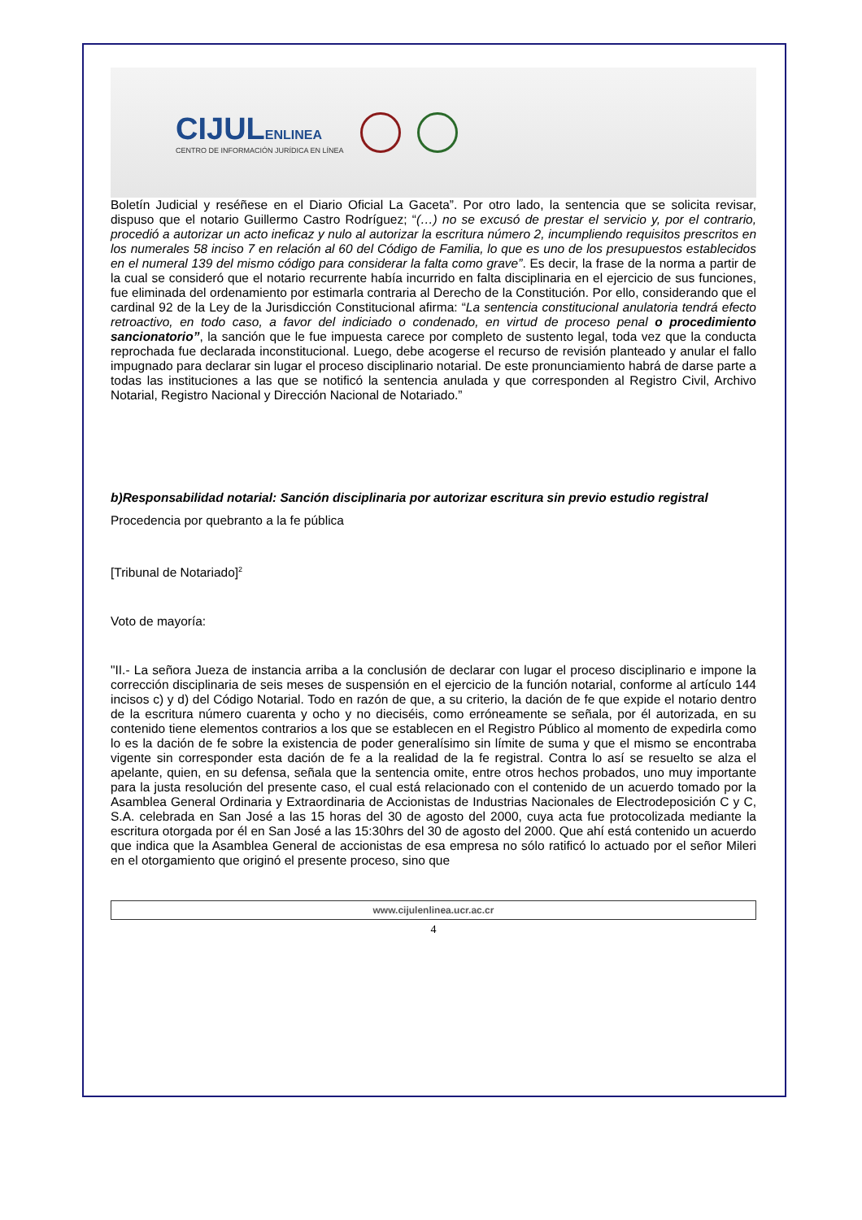CIJULENLINEA
CENTRO DE INFORMACIÓN JURÍDICA EN LÍNEA
Boletín Judicial y reséñese en el Diario Oficial La Gaceta”. Por otro lado, la sentencia que se solicita revisar, dispuso que el notario Guillermo Castro Rodríguez; “(…) no se excusó de prestar el servicio y, por el contrario, procedió a autorizar un acto ineficaz y nulo al autorizar la escritura número 2, incumpliendo requisitos prescritos en los numerales 58 inciso 7 en relación al 60 del Código de Familia, lo que es uno de los presupuestos establecidos en el numeral 139 del mismo código para considerar la falta como grave”. Es decir, la frase de la norma a partir de la cual se consideró que el notario recurrente había incurrido en falta disciplinaria en el ejercicio de sus funciones, fue eliminada del ordenamiento por estimarla contraria al Derecho de la Constitución. Por ello, considerando que el cardinal 92 de la Ley de la Jurisdicción Constitucional afirma: “La sentencia constitucional anulatoria tendrá efecto retroactivo, en todo caso, a favor del indiciado o condenado, en virtud de proceso penal o procedimiento sancionatorio”, la sanción que le fue impuesta carece por completo de sustento legal, toda vez que la conducta reprochada fue declarada inconstitucional. Luego, debe acogerse el recurso de revisión planteado y anular el fallo impugnado para declarar sin lugar el proceso disciplinario notarial. De este pronunciamiento habrá de darse parte a todas las instituciones a las que se notificó la sentencia anulada y que corresponden al Registro Civil, Archivo Notarial, Registro Nacional y Dirección Nacional de Notariado.”
b)Responsabilidad notarial: Sanción disciplinaria por autorizar escritura sin previo estudio registral
Procedencia por quebranto a la fe pública
[Tribunal de Notariado]<sup>2</sup>
Voto de mayoría:
"II.- La señora Jueza de instancia arriba a la conclusión de declarar con lugar el proceso disciplinario e impone la corrección disciplinaria de seis meses de suspensión en el ejercicio de la función notarial, conforme al artículo 144 incisos c) y d) del Código Notarial. Todo en razón de que, a su criterio, la dación de fe que expide el notario dentro de la escritura número cuarenta y ocho y no dieciséis, como erróneamente se señala, por él autorizada, en su contenido tiene elementos contrarios a los que se establecen en el Registro Público al momento de expedirla como lo es la dación de fe sobre la existencia de poder generalísimo sin límite de suma y que el mismo se encontraba vigente sin corresponder esta dación de fe a la realidad de la fe registral. Contra lo así se resuelto se alza el apelante, quien, en su defensa, señala que la sentencia omite, entre otros hechos probados, uno muy importante para la justa resolución del presente caso, el cual está relacionado con el contenido de un acuerdo tomado por la Asamblea General Ordinaria y Extraordinaria de Accionistas de Industrias Nacionales de Electrodeposición C y C, S.A. celebrada en San José a las 15 horas del 30 de agosto del 2000, cuya acta fue protocolizada mediante la escritura otorgada por él en San José a las 15:30hrs del 30 de agosto del 2000. Que ahí está contenido un acuerdo que indica que la Asamblea General de accionistas de esa empresa no sólo ratificó lo actuado por el señor Mileri en el otorgamiento que originó el presente proceso, sino que
www.cijulenlinea.ucr.ac.cr
4